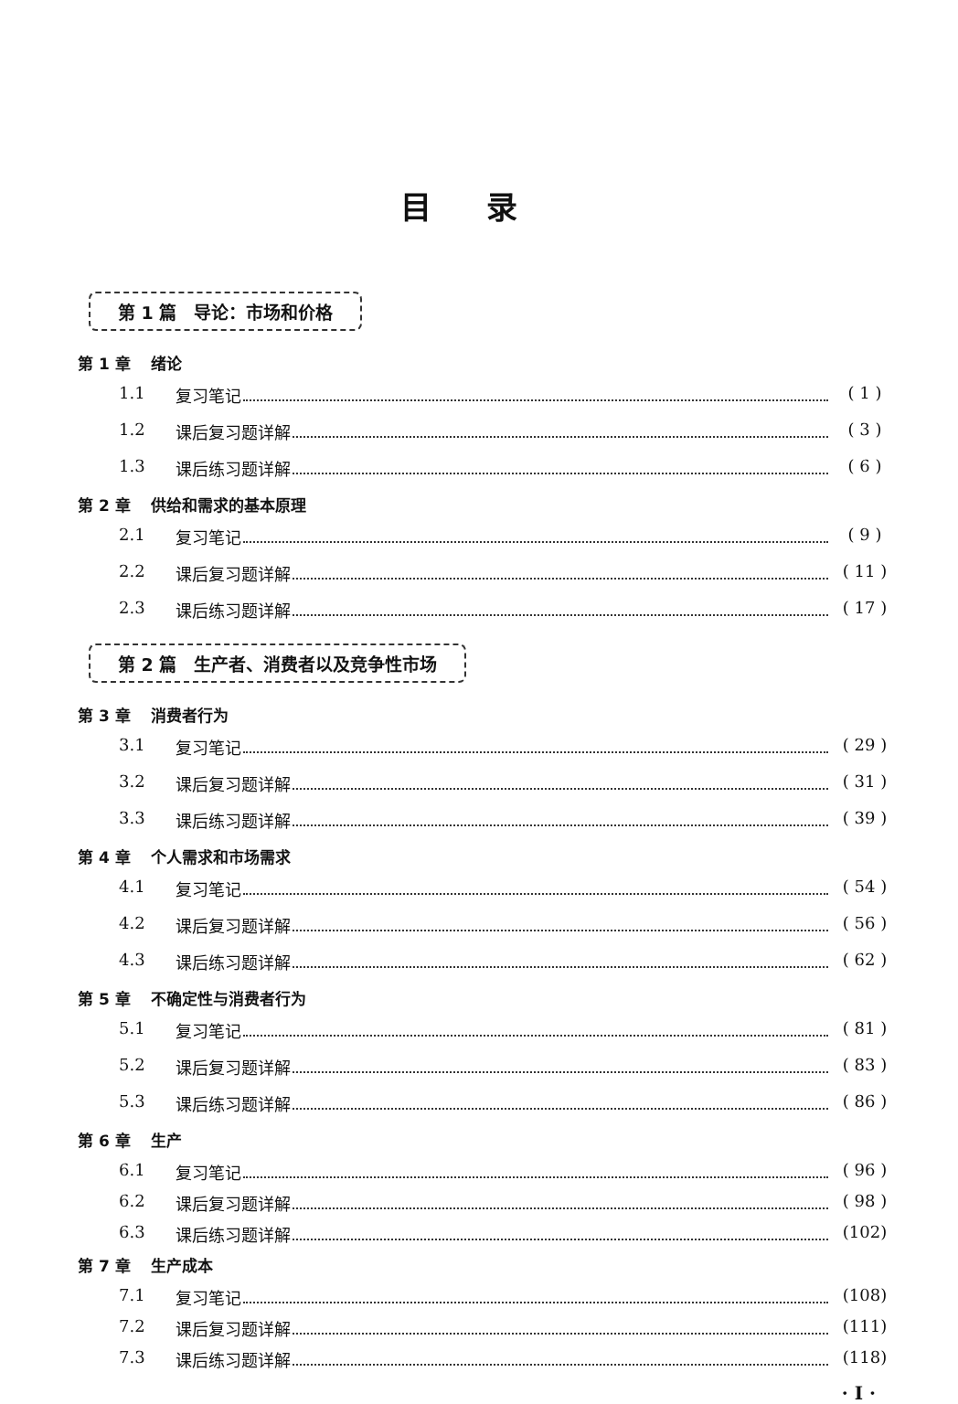目录
第 1 篇　导论：市场和价格
第 1 章 绪论
1.1 复习笔记 ( 1 )
1.2 课后复习题详解 ( 3 )
1.3 课后练习题详解 ( 6 )
第 2 章 供给和需求的基本原理
2.1 复习笔记 ( 9 )
2.2 课后复习题详解 ( 11 )
2.3 课后练习题详解 ( 17 )
第 2 篇　生产者、消费者以及竞争性市场
第 3 章 消费者行为
3.1 复习笔记 ( 29 )
3.2 课后复习题详解 ( 31 )
3.3 课后练习题详解 ( 39 )
第 4 章 个人需求和市场需求
4.1 复习笔记 ( 54 )
4.2 课后复习题详解 ( 56 )
4.3 课后练习题详解 ( 62 )
第 5 章 不确定性与消费者行为
5.1 复习笔记 ( 81 )
5.2 课后复习题详解 ( 83 )
5.3 课后练习题详解 ( 86 )
第 6 章 生产
6.1 复习笔记 ( 96 )
6.2 课后复习题详解 ( 98 )
6.3 课后练习题详解 (102)
第 7 章 生产成本
7.1 复习笔记 (108)
7.2 课后复习题详解 (111)
7.3 课后练习题详解 (118)
· I ·